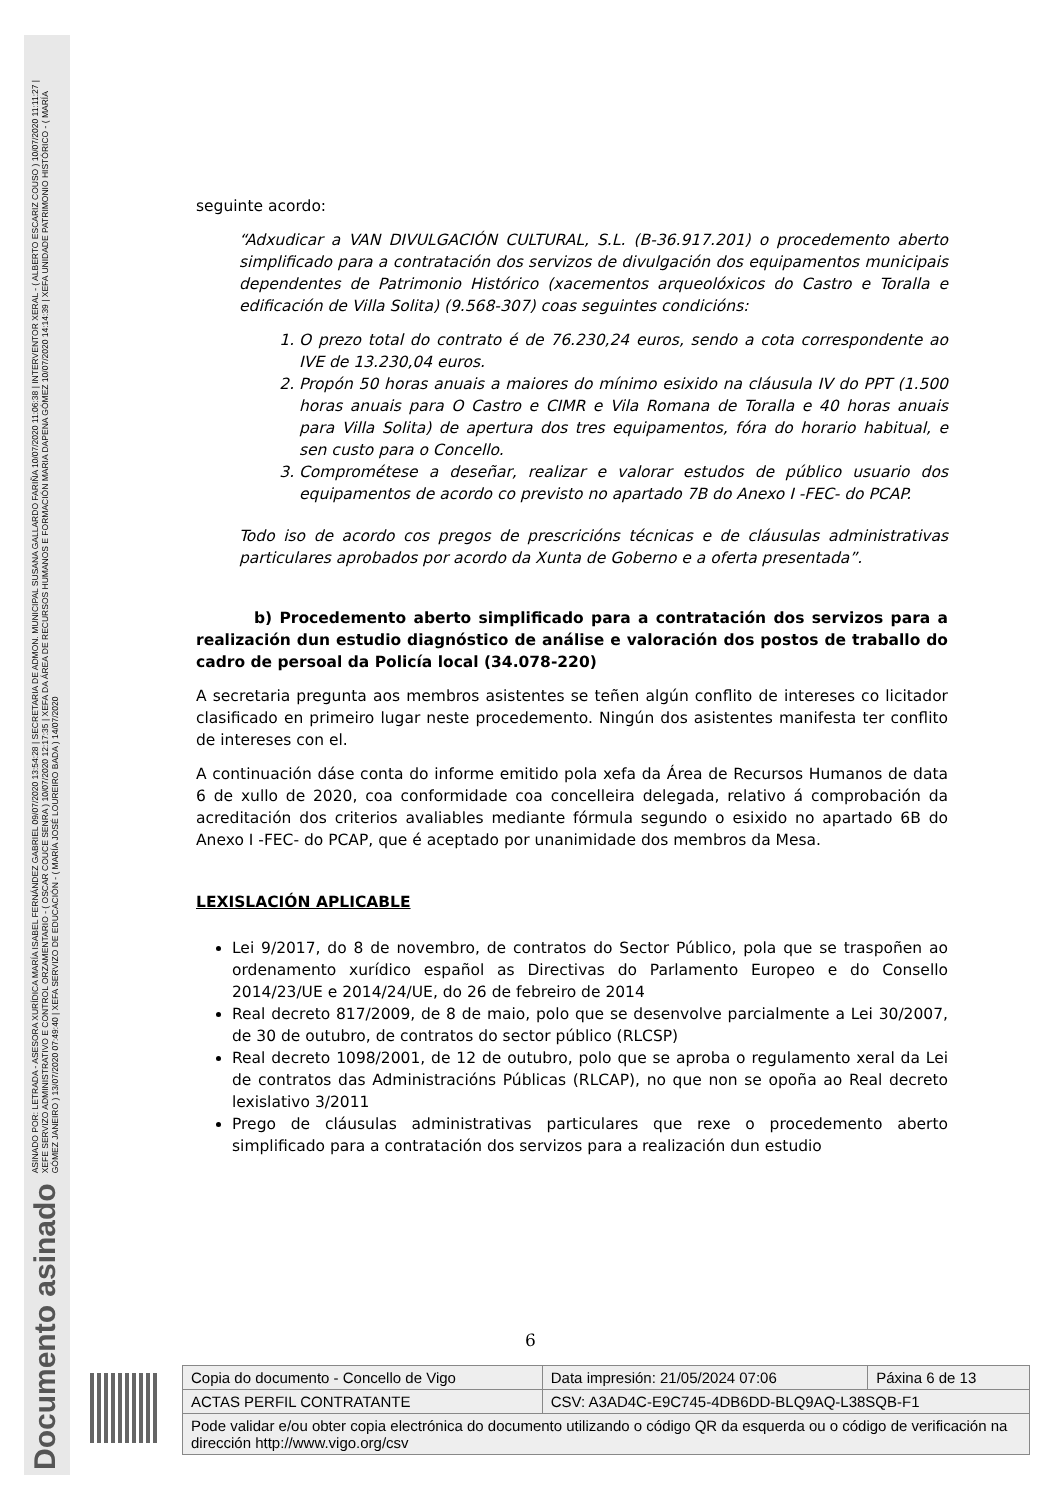Documento asinado
ASINADO POR: LETRADA - ASESORA XURÍDICA MARÍA ISABEL FERNÁNDEZ GABRIEL 09/07/2020 13:54:28 | SECRETARIA DE ADMON. MUNICIPAL SUSANA GALLARDO FARIÑA 10/07/2020 11:06:38 | INTERVENTOR XERAL - ( ALBERTO ESCARIZ COUSO ) 10/07/2020 11:11:27 | XEFE SERVIZO ADMINISTRATIVO E CONTROL ORZAMENTARIO - ( OSCAR COUCE SENRA ) 10/07/2020 12:17:35 | XEFA DA ÁREA DE RECURSOS HUMANOS E FORMACIÓN MARIA DAPENA GÓMEZ 10/07/2020 14:14:39 | XEFA UNIDADE PATRIMONIO HISTÓRICO - ( MARÍA GÓMEZ JANEIRO ) 13/07/2020 07:49:40 | XEFA SERVIZO DE EDUCACIÓN - ( MARÍA JOSÉ LOUREIRO BADA ) 14/07/2020
seguinte acordo:
“Adxudicar a VAN DIVULGACIÓN CULTURAL, S.L. (B-36.917.201) o procedemento aberto simplificado para a contratación dos servizos de divulgación dos equipamentos municipais dependentes de Patrimonio Histórico (xacementos arqueolóxicos do Castro e Toralla e edificación de Villa Solita) (9.568-307) coas seguintes condicións:
1. O prezo total do contrato é de 76.230,24 euros, sendo a cota correspondente ao IVE de 13.230,04 euros.
2. Propón 50 horas anuais a maiores do mínimo esixido na cláusula IV do PPT (1.500 horas anuais para O Castro e CIMR e Vila Romana de Toralla e 40 horas anuais para Villa Solita) de apertura dos tres equipamentos, fóra do horario habitual, e sen custo para o Concello.
3. Comprométese a deseñar, realizar e valorar estudos de público usuario dos equipamentos de acordo co previsto no apartado 7B do Anexo I -FEC- do PCAP.
Todo iso de acordo cos pregos de prescricións técnicas e de cláusulas administrativas particulares aprobados por acordo da Xunta de Goberno e a oferta presentada”.
b) Procedemento aberto simplificado para a contratación dos servizos para a realización dun estudio diagnóstico de análise e valoración dos postos de traballo do cadro de persoal da Policía local (34.078-220)
A secretaria pregunta aos membros asistentes se teñen algún conflito de intereses co licitador clasificado en primeiro lugar neste procedemento. Ningún dos asistentes manifesta ter conflito de intereses con el.
A continuación dáse conta do informe emitido pola xefa da Área de Recursos Humanos de data 6 de xullo de 2020, coa conformidade coa concelleira delegada, relativo á comprobación da acreditación dos criterios avaliables mediante fórmula segundo o esixido no apartado 6B do Anexo I -FEC- do PCAP, que é aceptado por unanimidade dos membros da Mesa.
LEXISLACIÓN APLICABLE
Lei 9/2017, do 8 de novembro, de contratos do Sector Público, pola que se traspoñen ao ordenamento xurídico español as Directivas do Parlamento Europeo e do Consello 2014/23/UE e 2014/24/UE, do 26 de febreiro de 2014
Real decreto 817/2009, de 8 de maio, polo que se desenvolve parcialmente a Lei 30/2007, de 30 de outubro, de contratos do sector público (RLCSP)
Real decreto 1098/2001, de 12 de outubro, polo que se aproba o regulamento xeral da Lei de contratos das Administracións Públicas (RLCAP), no que non se opoña ao Real decreto lexislativo 3/2011
Prego de cláusulas administrativas particulares que rexe o procedemento aberto simplificado para a contratación dos servizos para a realización dun estudio
6
| Copia do documento - Concello de Vigo | Data impresión: 21/05/2024 07:06 | Páxina 6 de 13 |
| ACTAS PERFIL CONTRATANTE | CSV: A3AD4C-E9C745-4DB6DD-BLQ9AQ-L38SQB-F1 | |
| Pode validar e/ou obter copia electrónica do documento utilizando o código QR da esquerda ou o código de verificación na dirección http://www.vigo.org/csv | | |